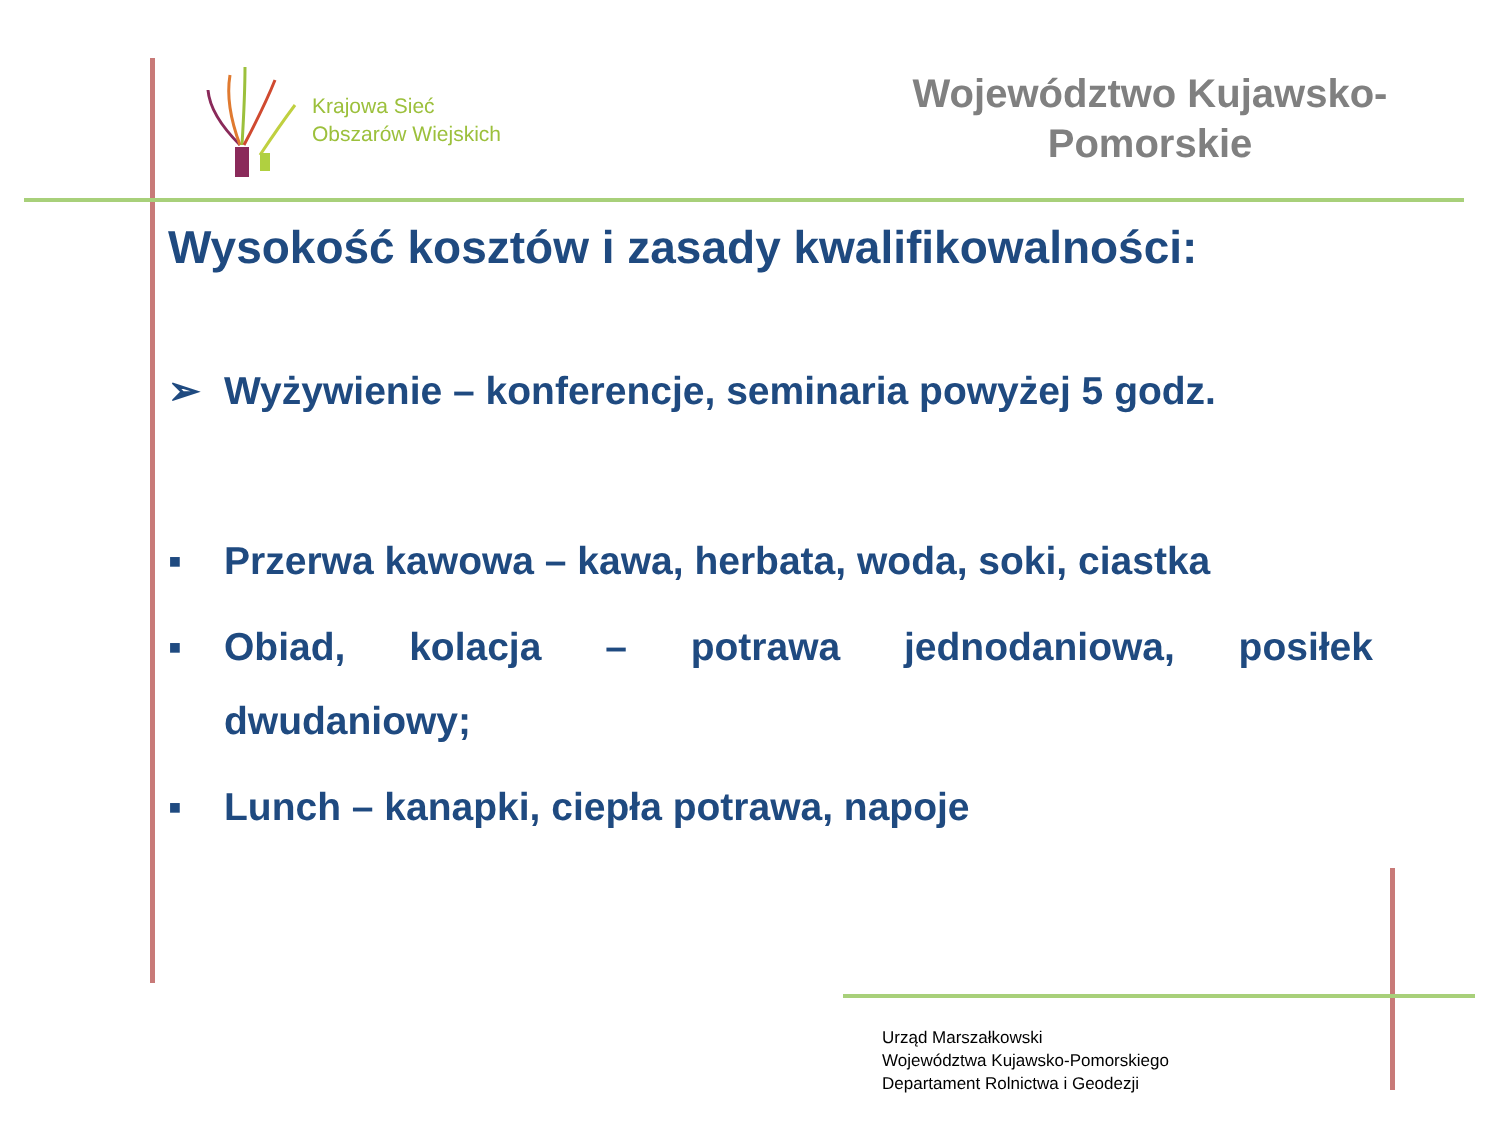Krajowa Sieć
Obszarów Wiejskich
Województwo Kujawsko-
Pomorskie
Wysokość kosztów i zasady kwalifikowalności:
➢ Wyżywienie – konferencje, seminaria powyżej 5 godz.
▪ Przerwa kawowa – kawa, herbata, woda, soki, ciastka
▪ Obiad, kolacja – potrawa jednodaniowa, posiłek dwudaniowy;
▪ Lunch – kanapki, ciepła potrawa, napoje
Urząd Marszałkowski
Województwa Kujawsko-Pomorskiego
Departament Rolnictwa i Geodezji